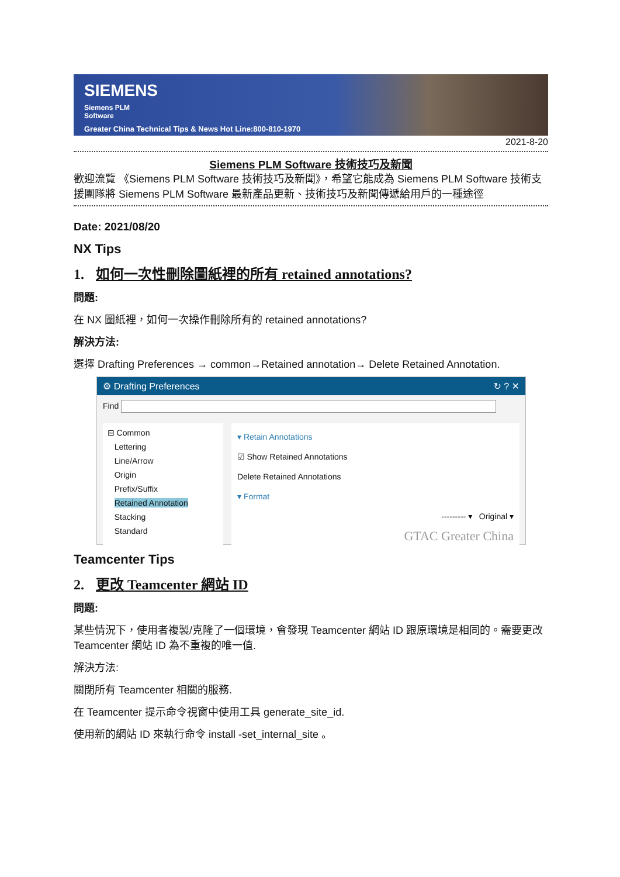SIEMENS
Siemens PLM
Software
Greater China Technical Tips & News Hot Line:800-810-1970
2021-8-20
Siemens PLM Software 技術技巧及新聞
歡迎流覽 《Siemens PLM Software 技術技巧及新聞》，希望它能成為 Siemens PLM Software 技術支援團隊將 Siemens PLM Software 最新產品更新、技術技巧及新聞傳遞給用戶的一種途徑
Date: 2021/08/20
NX Tips
1. 如何一次性刪除圖紙裡的所有 retained annotations?
問題:
在 NX 圖紙裡，如何一次操作刪除所有的 retained annotations?
解決方法:
選擇 Drafting Preferences → common→Retained annotation→ Delete Retained Annotation.
⚙ Drafting Preferences ↻ ? ✕
Find
⊟ Common
Lettering
Line/Arrow
Origin
Prefix/Suffix
Retained Annotation
Stacking
Standard
▾ Retain Annotations
☑ Show Retained Annotations
Delete Retained Annotations
▾ Format
--------- ▾ Original ▾
GTAC Greater China
Teamcenter Tips
2. 更改 Teamcenter 網站 ID
問題:
某些情況下，使用者複製/克隆了一個環境，會發現 Teamcenter 網站 ID 跟原環境是相同的。需要更改 Teamcenter 網站 ID 為不重複的唯一值.
解決方法:
關閉所有 Teamcenter 相關的服務.
在 Teamcenter 提示命令視窗中使用工具 generate_site_id.
使用新的網站 ID 來執行命令 install -set_internal_site 。